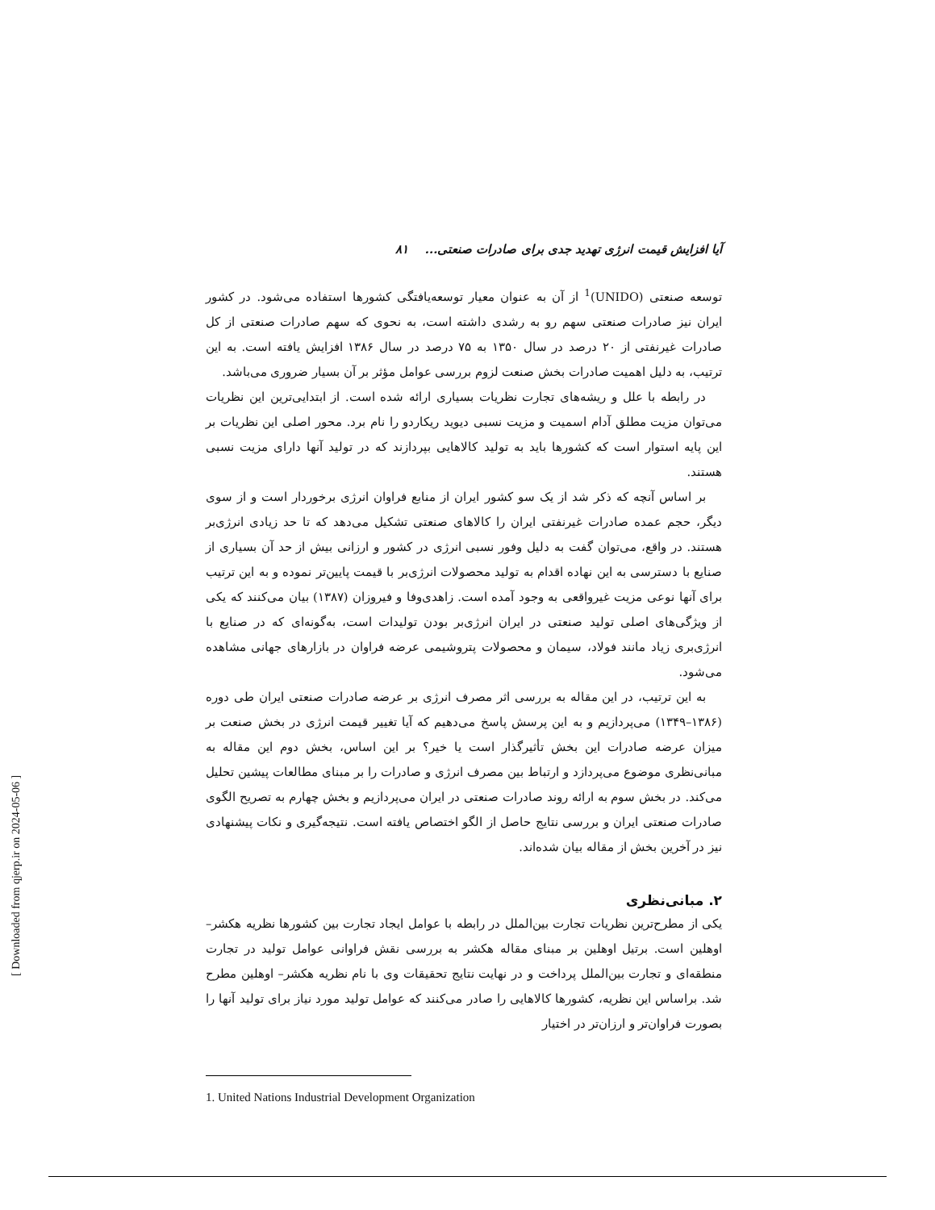آیا افزایش قیمت انرژی تهدید جدی برای صادرات صنعتی... ۸۱
توسعه صنعتی (UNIDO)<sup>1</sup> از آن به عنوان معیار توسعه‌یافتگی کشورها استفاده می‌شود. در کشور ایران نیز صادرات صنعتی سهم رو به رشدی داشته است، به نحوی که سهم صادرات صنعتی از کل صادرات غیرنفتی از ۲۰ درصد در سال ۱۳۵۰ به ۷۵ درصد در سال ۱۳۸۶ افزایش یافته است. به این ترتیب، به دلیل اهمیت صادرات بخش صنعت لزوم بررسی عوامل مؤثر بر آن بسیار ضروری می‌باشد.
در رابطه با علل و ریشه‌های تجارت نظریات بسیاری ارائه شده است. از ابتدایی‌ترین این نظریات می‌توان مزیت مطلق آدام اسمیت و مزیت نسبی دیوید ریکاردو را نام برد. محور اصلی این نظریات بر این پایه استوار است که کشورها باید به تولید کالاهایی بپردازند که در تولید آنها دارای مزیت نسبی هستند.
بر اساس آنچه که ذکر شد از یک سو کشور ایران از منابع فراوان انرژی برخوردار است و از سوی دیگر، حجم عمده صادرات غیرنفتی ایران را کالاهای صنعتی تشکیل می‌دهد که تا حد زیادی انرژی‌بر هستند. در واقع، می‌توان گفت به دلیل وفور نسبی انرژی در کشور و ارزانی بیش از حد آن بسیاری از صنایع با دسترسی به این نهاده اقدام به تولید محصولات انرژی‌بر با قیمت پایین‌تر نموده و به این ترتیب برای آنها نوعی مزیت غیرواقعی به وجود آمده است. زاهدی‌وفا و فیروزان (۱۳۸۷) بیان می‌کنند که یکی از ویژگی‌های اصلی تولید صنعتی در ایران انرژی‌بر بودن تولیدات است، به‌گونه‌ای که در صنایع با انرژی‌بری زیاد مانند فولاد، سیمان و محصولات پتروشیمی عرضه فراوان در بازارهای جهانی مشاهده می‌شود.
به این ترتیب، در این مقاله به بررسی اثر مصرف انرژی بر عرضه صادرات صنعتی ایران طی دوره (۱۳۸۶–۱۳۴۹) می‌پردازیم و به این پرسش پاسخ می‌دهیم که آیا تغییر قیمت انرژی در بخش صنعت بر میزان عرضه صادرات این بخش تأثیرگذار است یا خیر؟ بر این اساس، بخش دوم این مقاله به مبانی‌نظری موضوع می‌پردازد و ارتباط بین مصرف انرژی و صادرات را بر مبنای مطالعات پیشین تحلیل می‌کند. در بخش سوم به ارائه روند صادرات صنعتی در ایران می‌پردازیم و بخش چهارم به تصریح الگوی صادرات صنعتی ایران و بررسی نتایج حاصل از الگو اختصاص یافته است. نتیجه‌گیری و نکات پیشنهادی نیز در آخرین بخش از مقاله بیان شده‌اند.
۲. مبانی‌نظری
یکی از مطرح‌ترین نظریات تجارت بین‌الملل در رابطه با عوامل ایجاد تجارت بین کشورها نظریه هکشر– اوهلین است. برتیل اوهلین بر مبنای مقاله هکشر به بررسی نقش فراوانی عوامل تولید در تجارت منطقه‌ای و تجارت بین‌الملل پرداخت و در نهایت نتایج تحقیقات وی با نام نظریه هکشر– اوهلین مطرح شد. براساس این نظریه، کشورها کالاهایی را صادر می‌کنند که عوامل تولید مورد نیاز برای تولید آنها را بصورت فراوان‌تر و ارزان‌تر در اختیار
1. United Nations Industrial Development Organization
[ Downloaded from qjerp.ir on 2024-05-06 ]